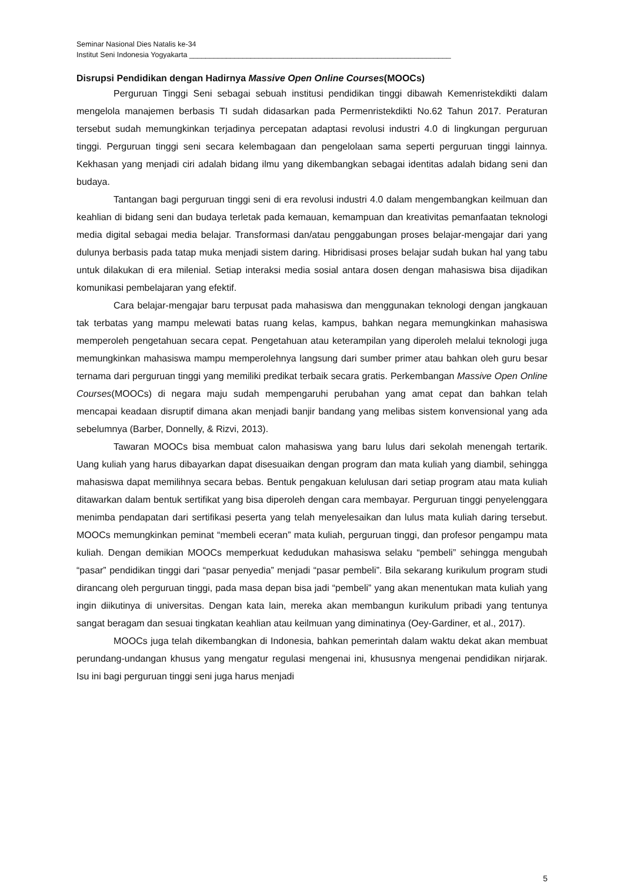Seminar Nasional Dies Natalis ke-34
Institut Seni Indonesia Yogyakarta ________________________________________________________________
Disrupsi Pendidikan dengan Hadirnya Massive Open Online Courses(MOOCs)
Perguruan Tinggi Seni sebagai sebuah institusi pendidikan tinggi dibawah Kemenristekdikti dalam mengelola manajemen berbasis TI sudah didasarkan pada Permenristekdikti No.62 Tahun 2017. Peraturan tersebut sudah memungkinkan terjadinya percepatan adaptasi revolusi industri 4.0 di lingkungan perguruan tinggi. Perguruan tinggi seni secara kelembagaan dan pengelolaan sama seperti perguruan tinggi lainnya. Kekhasan yang menjadi ciri adalah bidang ilmu yang dikembangkan sebagai identitas adalah bidang seni dan budaya.
Tantangan bagi perguruan tinggi seni di era revolusi industri 4.0 dalam mengembangkan keilmuan dan keahlian di bidang seni dan budaya terletak pada kemauan, kemampuan dan kreativitas pemanfaatan teknologi media digital sebagai media belajar. Transformasi dan/atau penggabungan proses belajar-mengajar dari yang dulunya berbasis pada tatap muka menjadi sistem daring. Hibridisasi proses belajar sudah bukan hal yang tabu untuk dilakukan di era milenial. Setiap interaksi media sosial antara dosen dengan mahasiswa bisa dijadikan komunikasi pembelajaran yang efektif.
Cara belajar-mengajar baru terpusat pada mahasiswa dan menggunakan teknologi dengan jangkauan tak terbatas yang mampu melewati batas ruang kelas, kampus, bahkan negara memungkinkan mahasiswa memperoleh pengetahuan secara cepat. Pengetahuan atau keterampilan yang diperoleh melalui teknologi juga memungkinkan mahasiswa mampu memperolehnya langsung dari sumber primer atau bahkan oleh guru besar ternama dari perguruan tinggi yang memiliki predikat terbaik secara gratis. Perkembangan Massive Open Online Courses(MOOCs) di negara maju sudah mempengaruhi perubahan yang amat cepat dan bahkan telah mencapai keadaan disruptif dimana akan menjadi banjir bandang yang melibas sistem konvensional yang ada sebelumnya (Barber, Donnelly, & Rizvi, 2013).
Tawaran MOOCs bisa membuat calon mahasiswa yang baru lulus dari sekolah menengah tertarik. Uang kuliah yang harus dibayarkan dapat disesuaikan dengan program dan mata kuliah yang diambil, sehingga mahasiswa dapat memilihnya secara bebas. Bentuk pengakuan kelulusan dari setiap program atau mata kuliah ditawarkan dalam bentuk sertifikat yang bisa diperoleh dengan cara membayar. Perguruan tinggi penyelenggara menimba pendapatan dari sertifikasi peserta yang telah menyelesaikan dan lulus mata kuliah daring tersebut. MOOCs memungkinkan peminat “membeli eceran” mata kuliah, perguruan tinggi, dan profesor pengampu mata kuliah. Dengan demikian MOOCs memperkuat kedudukan mahasiswa selaku “pembeli” sehingga mengubah “pasar” pendidikan tinggi dari “pasar penyedia” menjadi “pasar pembeli”. Bila sekarang kurikulum program studi dirancang oleh perguruan tinggi, pada masa depan bisa jadi “pembeli” yang akan menentukan mata kuliah yang ingin diikutinya di universitas. Dengan kata lain, mereka akan membangun kurikulum pribadi yang tentunya sangat beragam dan sesuai tingkatan keahlian atau keilmuan yang diminatinya (Oey-Gardiner, et al., 2017).
MOOCs juga telah dikembangkan di Indonesia, bahkan pemerintah dalam waktu dekat akan membuat perundang-undangan khusus yang mengatur regulasi mengenai ini, khususnya mengenai pendidikan nirjarak. Isu ini bagi perguruan tinggi seni juga harus menjadi
5